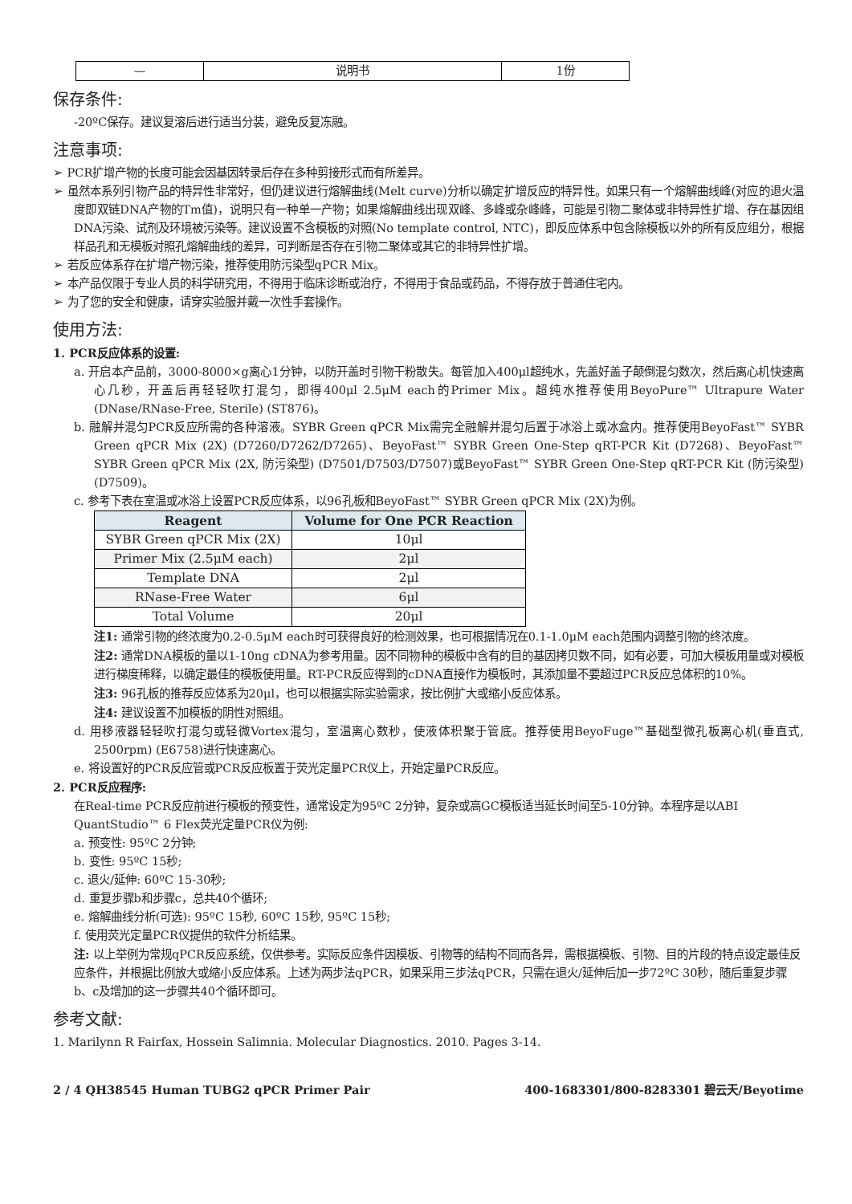| — | 说明书 | 1份 |
保存条件:
-20ºC保存。建议复溶后进行适当分装，避免反复冻融。
注意事项:
➢ PCR扩增产物的长度可能会因基因转录后存在多种剪接形式而有所差异。
➢ 虽然本系列引物产品的特异性非常好，但仍建议进行熔解曲线(Melt curve)分析以确定扩增反应的特异性。如果只有一个熔解曲线峰(对应的退火温度即双链DNA产物的Tm值)，说明只有一种单一产物；如果熔解曲线出现双峰、多峰或杂峰峰，可能是引物二聚体或非特异性扩增、存在基因组DNA污染、试剂及环境被污染等。建议设置不含模板的对照(No template control, NTC)，即反应体系中包含除模板以外的所有反应组分，根据样品孔和无模板对照孔熔解曲线的差异，可判断是否存在引物二聚体或其它的非特异性扩增。
➢ 若反应体系存在扩增产物污染，推荐使用防污染型qPCR Mix。
➢ 本产品仅限于专业人员的科学研究用，不得用于临床诊断或治疗，不得用于食品或药品，不得存放于普通住宅内。
➢ 为了您的安全和健康，请穿实验服并戴一次性手套操作。
使用方法:
1. PCR反应体系的设置:
a. 开启本产品前，3000-8000×g离心1分钟，以防开盖时引物干粉散失。每管加入400μl超纯水，先盖好盖子颠倒混匀数次，然后离心机快速离心几秒，开盖后再轻轻吹打混匀，即得400μl 2.5μM each的Primer Mix。超纯水推荐使用BeyoPure™ Ultrapure Water (DNase/RNase-Free, Sterile) (ST876)。
b. 融解并混匀PCR反应所需的各种溶液。SYBR Green qPCR Mix需完全融解并混匀后置于冰浴上或冰盒内。推荐使用BeyoFast™ SYBR Green qPCR Mix (2X) (D7260/D7262/D7265)、BeyoFast™ SYBR Green One-Step qRT-PCR Kit (D7268)、BeyoFast™ SYBR Green qPCR Mix (2X, 防污染型) (D7501/D7503/D7507)或BeyoFast™ SYBR Green One-Step qRT-PCR Kit (防污染型) (D7509)。
c. 参考下表在室温或冰浴上设置PCR反应体系，以96孔板和BeyoFast™ SYBR Green qPCR Mix (2X)为例。
| Reagent | Volume for One PCR Reaction |
| --- | --- |
| SYBR Green qPCR Mix (2X) | 10μl |
| Primer Mix (2.5μM each) | 2μl |
| Template DNA | 2μl |
| RNase-Free Water | 6μl |
| Total Volume | 20μl |
注1: 通常引物的终浓度为0.2-0.5μM each时可获得良好的检测效果，也可根据情况在0.1-1.0μM each范围内调整引物的终浓度。
注2: 通常DNA模板的量以1-10ng cDNA为参考用量。因不同物种的模板中含有的目的基因拷贝数不同，如有必要，可加大模板用量或对模板进行梯度稀释，以确定最佳的模板使用量。RT-PCR反应得到的cDNA直接作为模板时，其添加量不要超过PCR反应总体积的10%。
注3: 96孔板的推荐反应体系为20μl，也可以根据实际实验需求，按比例扩大或缩小反应体系。
注4: 建议设置不加模板的阴性对照组。
d. 用移液器轻轻吹打混匀或轻微Vortex混匀，室温离心数秒，使液体积聚于管底。推荐使用BeyoFuge™基础型微孔板离心机(垂直式, 2500rpm) (E6758)进行快速离心。
e. 将设置好的PCR反应管或PCR反应板置于荧光定量PCR仪上，开始定量PCR反应。
2. PCR反应程序:
在Real-time PCR反应前进行模板的预变性，通常设定为95ºC 2分钟，复杂或高GC模板适当延长时间至5-10分钟。本程序是以ABI QuantStudio™ 6 Flex荧光定量PCR仪为例:
a. 预变性: 95ºC 2分钟;
b. 变性: 95ºC 15秒;
c. 退火/延伸: 60ºC 15-30秒;
d. 重复步骤b和步骤c，总共40个循环;
e. 熔解曲线分析(可选): 95ºC 15秒, 60ºC 15秒, 95ºC 15秒;
f. 使用荧光定量PCR仪提供的软件分析结果。
注: 以上举例为常规qPCR反应系统，仅供参考。实际反应条件因模板、引物等的结构不同而各异，需根据模板、引物、目的片段的特点设定最佳反应条件，并根据比例放大或缩小反应体系。上述为两步法qPCR，如果采用三步法qPCR，只需在退火/延伸后加一步72ºC 30秒，随后重复步骤b、c及增加的这一步骤共40个循环即可。
参考文献:
1. Marilynn R Fairfax, Hossein Salimnia. Molecular Diagnostics. 2010. Pages 3-14.
2 / 4 QH38545 Human TUBG2 qPCR Primer Pair 400-1683301/800-8283301 碧云天/Beyotime